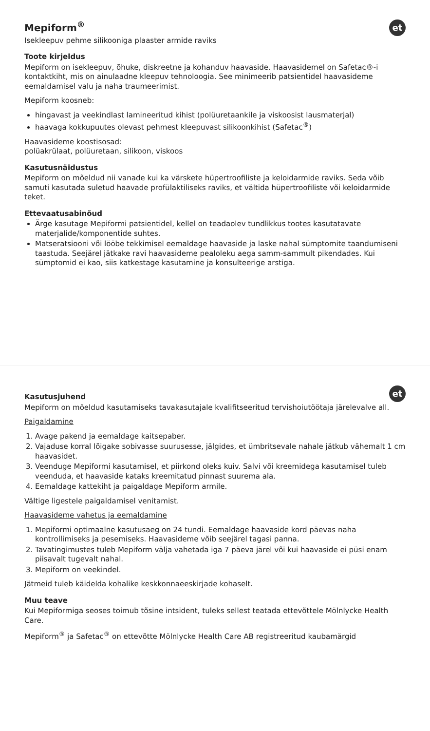et
Mepiform<sup>®</sup>
Isekleepuv pehme silikooniga plaaster armide raviks
Toote kirjeldus
Mepiform on isekleepuv, õhuke, diskreetne ja kohanduv haavaside. Haavasidemel on Safetac®-i kontaktkiht, mis on ainulaadne kleepuv tehnoloogia. See minimeerib patsientidel haavasideme eemaldamisel valu ja naha traumeerimist.
Mepiform koosneb:
hingavast ja veekindlast lamineeritud kihist (polüuretaankile ja viskoosist lausmaterjal)
haavaga kokkupuutes olevast pehmest kleepuvast silikoonkihist (Safetac<sup>®</sup>)
Haavasideme koostisosad:
polüakrülaat, polüuretaan, silikoon, viskoos
Kasutusnäidustus
Mepiform on mõeldud nii vanade kui ka värskete hüpertroofiliste ja keloidarmide raviks. Seda võib samuti kasutada suletud haavade profülaktiliseks raviks, et vältida hüpertroofiliste või keloidarmide teket.
Ettevaatusabinõud
Ärge kasutage Mepiformi patsientidel, kellel on teadaolev tundlikkus tootes kasutatavate materjalide/komponentide suhtes.
Matseratsiooni või lööbe tekkimisel eemaldage haavaside ja laske nahal sümptomite taandumiseni taastuda. Seejärel jätkake ravi haavasideme pealoleku aega samm-sammult pikendades. Kui sümptomid ei kao, siis katkestage kasutamine ja konsulteerige arstiga.
et
Kasutusjuhend
Mepiform on mõeldud kasutamiseks tavakasutajale kvalifitseeritud tervishoiutöötaja järelevalve all.
Paigaldamine
1. Avage pakend ja eemaldage kaitsepaber.
2. Vajaduse korral lõigake sobivasse suurusesse, jälgides, et ümbritsevale nahale jätkub vähemalt 1 cm haavasidet.
3. Veenduge Mepiformi kasutamisel, et piirkond oleks kuiv. Salvi või kreemidega kasutamisel tuleb veenduda, et haavaside kataks kreemitatud pinnast suurema ala.
4. Eemaldage kattekiht ja paigaldage Mepiform armile.
Vältige ligestele paigaldamisel venitamist.
Haavasideme vahetus ja eemaldamine
1. Mepiformi optimaalne kasutusaeg on 24 tundi. Eemaldage haavaside kord päevas naha kontrollimiseks ja pesemiseks. Haavasideme võib seejärel tagasi panna.
2. Tavatingimustes tuleb Mepiform välja vahetada iga 7 päeva järel või kui haavaside ei püsi enam piisavalt tugevalt nahal.
3. Mepiform on veekindel.
Jätmeid tuleb käidelda kohalike keskkonnaeeskirjade kohaselt.
Muu teave
Kui Mepiformiga seoses toimub tõsine intsident, tuleks sellest teatada ettevõttele Mölnlycke Health Care.
Mepiform<sup>®</sup> ja Safetac<sup>®</sup> on ettevõtte Mölnlycke Health Care AB registreeritud kaubamärgid